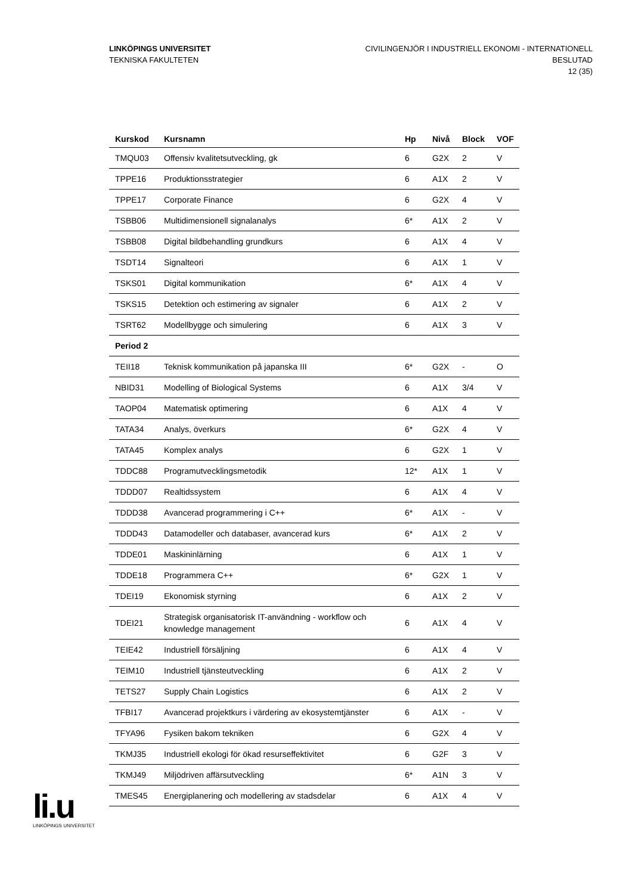LINKÖPINGS UNIVERSITET
TEKNISKA FAKULTETEN
CIVILINGENJÖR I INDUSTRIELL EKONOMI - INTERNATIONELL
BESLUTAD
12 (35)
| Kurskod | Kursnamn | Hp | Nivå | Block | VOF |
| --- | --- | --- | --- | --- | --- |
| TMQU03 | Offensiv kvalitetsutveckling, gk | 6 | G2X | 2 | V |
| TPPE16 | Produktionsstrategier | 6 | A1X | 2 | V |
| TPPE17 | Corporate Finance | 6 | G2X | 4 | V |
| TSBB06 | Multidimensionell signalanalys | 6* | A1X | 2 | V |
| TSBB08 | Digital bildbehandling grundkurs | 6 | A1X | 4 | V |
| TSDT14 | Signalteori | 6 | A1X | 1 | V |
| TSKS01 | Digital kommunikation | 6* | A1X | 4 | V |
| TSKS15 | Detektion och estimering av signaler | 6 | A1X | 2 | V |
| TSRT62 | Modellbygge och simulering | 6 | A1X | 3 | V |
| Period 2 | | | | | |
| TEII18 | Teknisk kommunikation på japanska III | 6* | G2X | - | O |
| NBID31 | Modelling of Biological Systems | 6 | A1X | 3/4 | V |
| TAOP04 | Matematisk optimering | 6 | A1X | 4 | V |
| TATA34 | Analys, överkurs | 6* | G2X | 4 | V |
| TATA45 | Komplex analys | 6 | G2X | 1 | V |
| TDDC88 | Programutvecklingsmetodik | 12* | A1X | 1 | V |
| TDDD07 | Realtidssystem | 6 | A1X | 4 | V |
| TDDD38 | Avancerad programmering i C++ | 6* | A1X | - | V |
| TDDD43 | Datamodeller och databaser, avancerad kurs | 6* | A1X | 2 | V |
| TDDE01 | Maskininlärning | 6 | A1X | 1 | V |
| TDDE18 | Programmera C++ | 6* | G2X | 1 | V |
| TDEI19 | Ekonomisk styrning | 6 | A1X | 2 | V |
| TDEI21 | Strategisk organisatorisk IT-användning - workflow och knowledge management | 6 | A1X | 4 | V |
| TEIE42 | Industriell försäljning | 6 | A1X | 4 | V |
| TEIM10 | Industriell tjänsteutveckling | 6 | A1X | 2 | V |
| TETS27 | Supply Chain Logistics | 6 | A1X | 2 | V |
| TFBI17 | Avancerad projektkurs i värdering av ekosystemtjänster | 6 | A1X | - | V |
| TFYA96 | Fysiken bakom tekniken | 6 | G2X | 4 | V |
| TKMJ35 | Industriell ekologi för ökad resurseffektivitet | 6 | G2F | 3 | V |
| TKMJ49 | Miljödriven affärsutveckling | 6* | A1N | 3 | V |
| TMES45 | Energiplanering och modellering av stadsdelar | 6 | A1X | 4 | V |
li.u
LINKÖPINGS UNIVERSITET